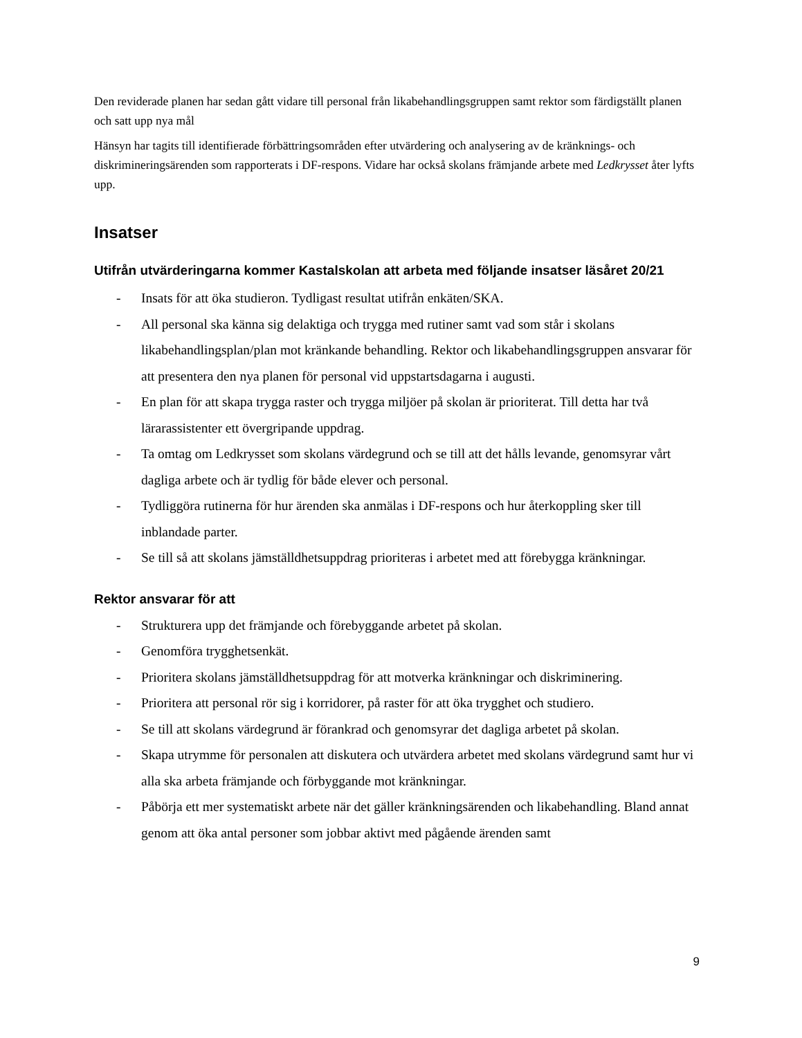Den reviderade planen har sedan gått vidare till personal från likabehandlingsgruppen samt rektor som färdigställt planen och satt upp nya mål
Hänsyn har tagits till identifierade förbättringsområden efter utvärdering och analysering av de kränknings- och diskrimineringsärenden som rapporterats i DF-respons. Vidare har också skolans främjande arbete med Ledkrysset åter lyfts upp.
Insatser
Utifrån utvärderingarna kommer Kastalskolan att arbeta med följande insatser läsåret 20/21
- Insats för att öka studieron. Tydligast resultat utifrån enkäten/SKA.
- All personal ska känna sig delaktiga och trygga med rutiner samt vad som står i skolans likabehandlingsplan/plan mot kränkande behandling. Rektor och likabehandlingsgruppen ansvarar för att presentera den nya planen för personal vid uppstartsdagarna i augusti.
- En plan för att skapa trygga raster och trygga miljöer på skolan är prioriterat. Till detta har två lärarassistenter ett övergripande uppdrag.
- Ta omtag om Ledkrysset som skolans värdegrund och se till att det hålls levande, genomsyrar vårt dagliga arbete och är tydlig för både elever och personal.
- Tydliggöra rutinerna för hur ärenden ska anmälas i DF-respons och hur återkoppling sker till inblandade parter.
- Se till så att skolans jämställdhetsuppdrag prioriteras i arbetet med att förebygga kränkningar.
Rektor ansvarar för att
- Strukturera upp det främjande och förebyggande arbetet på skolan.
- Genomföra trygghetsenkät.
- Prioritera skolans jämställdhetsuppdrag för att motverka kränkningar och diskriminering.
- Prioritera att personal rör sig i korridorer, på raster för att öka trygghet och studiero.
- Se till att skolans värdegrund är förankrad och genomsyrar det dagliga arbetet på skolan.
- Skapa utrymme för personalen att diskutera och utvärdera arbetet med skolans värdegrund samt hur vi alla ska arbeta främjande och förbyggande mot kränkningar.
- Påbörja ett mer systematiskt arbete när det gäller kränkningsärenden och likabehandling. Bland annat genom att öka antal personer som jobbar aktivt med pågående ärenden samt
9